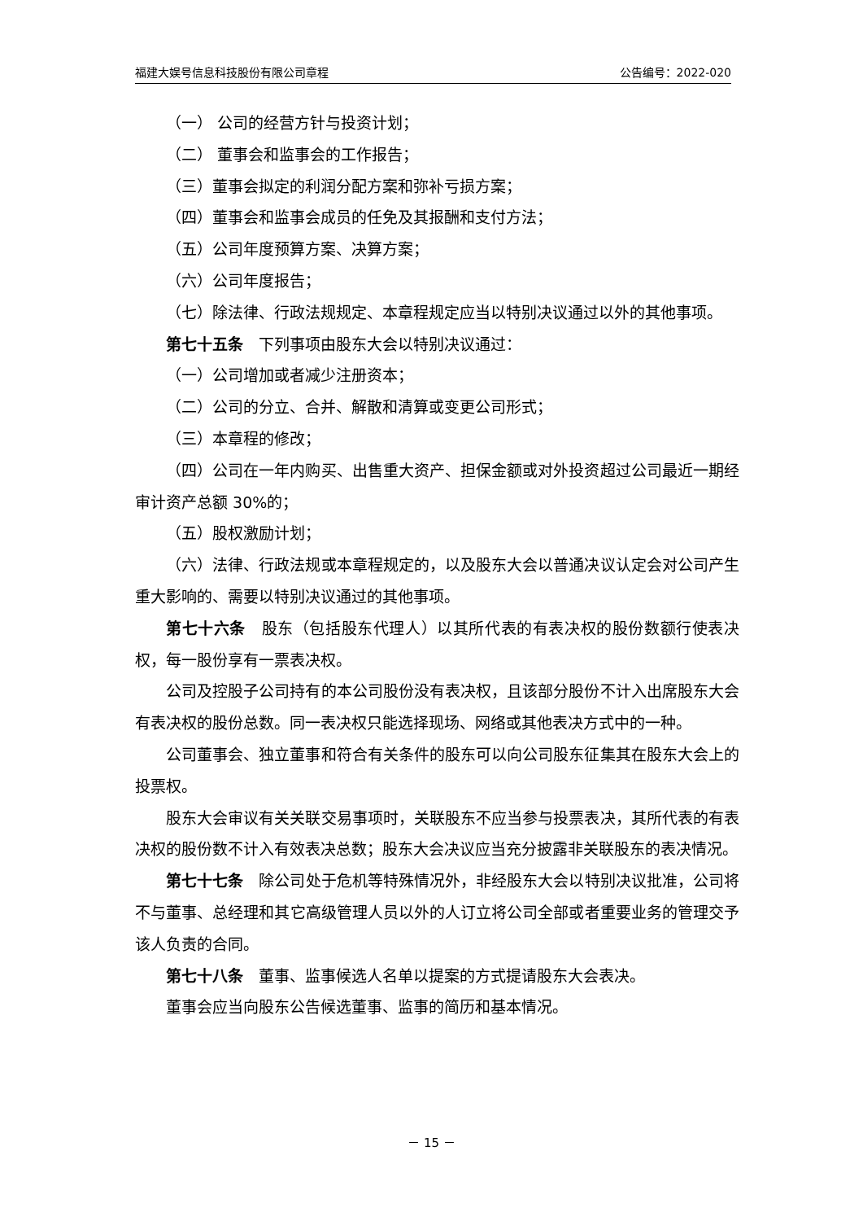福建大娱号信息科技股份有限公司章程 公告编号：2022-020
（一） 公司的经营方针与投资计划；
（二） 董事会和监事会的工作报告；
（三）董事会拟定的利润分配方案和弥补亏损方案；
（四）董事会和监事会成员的任免及其报酬和支付方法；
（五）公司年度预算方案、决算方案；
（六）公司年度报告；
（七）除法律、行政法规规定、本章程规定应当以特别决议通过以外的其他事项。
第七十五条　下列事项由股东大会以特别决议通过：
（一）公司增加或者减少注册资本；
（二）公司的分立、合并、解散和清算或变更公司形式；
（三）本章程的修改；
（四）公司在一年内购买、出售重大资产、担保金额或对外投资超过公司最近一期经审计资产总额 30%的；
（五）股权激励计划；
（六）法律、行政法规或本章程规定的，以及股东大会以普通决议认定会对公司产生重大影响的、需要以特别决议通过的其他事项。
第七十六条　股东（包括股东代理人）以其所代表的有表决权的股份数额行使表决权，每一股份享有一票表决权。
公司及控股子公司持有的本公司股份没有表决权，且该部分股份不计入出席股东大会有表决权的股份总数。同一表决权只能选择现场、网络或其他表决方式中的一种。
公司董事会、独立董事和符合有关条件的股东可以向公司股东征集其在股东大会上的投票权。
股东大会审议有关关联交易事项时，关联股东不应当参与投票表决，其所代表的有表决权的股份数不计入有效表决总数；股东大会决议应当充分披露非关联股东的表决情况。
第七十七条　除公司处于危机等特殊情况外，非经股东大会以特别决议批准，公司将不与董事、总经理和其它高级管理人员以外的人订立将公司全部或者重要业务的管理交予该人负责的合同。
第七十八条　董事、监事候选人名单以提案的方式提请股东大会表决。
董事会应当向股东公告候选董事、监事的简历和基本情况。
－ 15 －